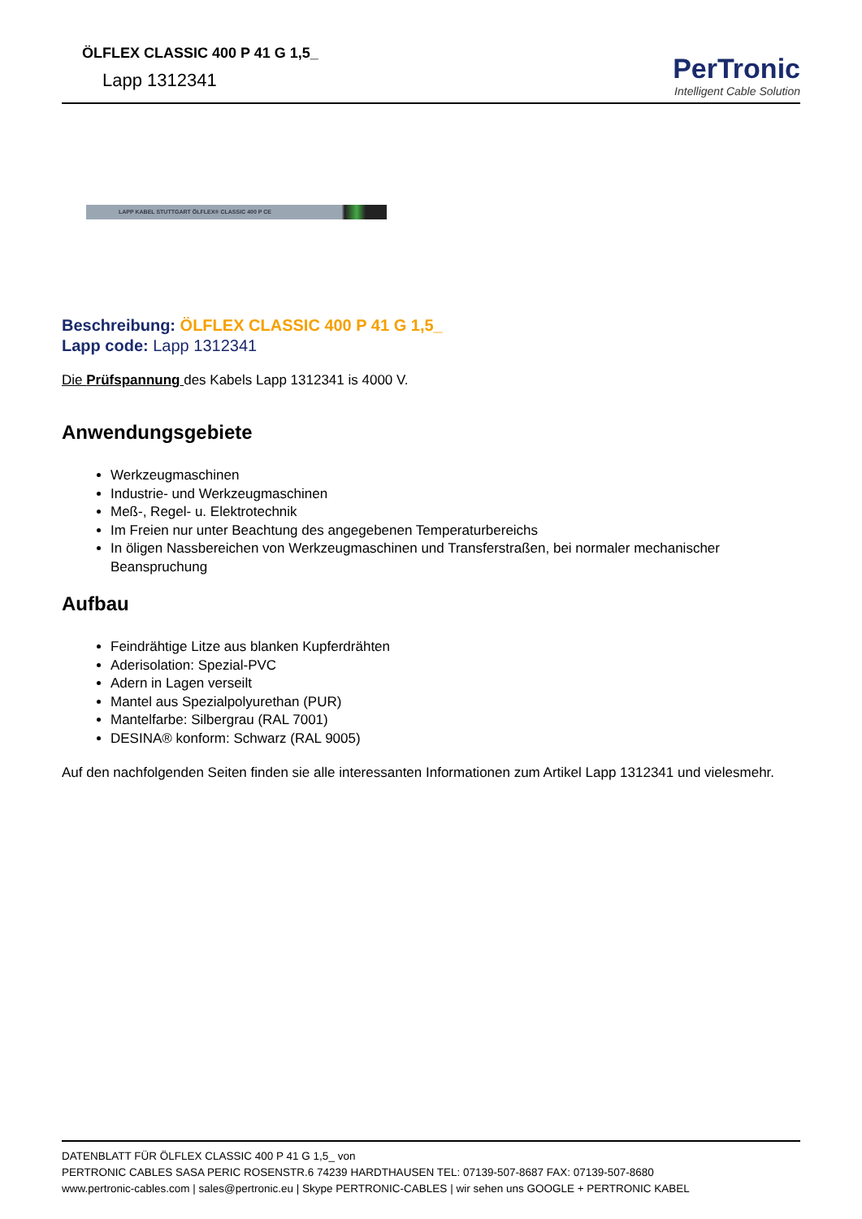ÖLFLEX CLASSIC 400 P 41 G 1,5_
Lapp 1312341
PerTronic
Intelligent Cable Solution
LAPP KABEL STUTTGART ÖLFLEX® CLASSIC 400 P CE
Beschreibung: ÖLFLEX CLASSIC 400 P 41 G 1,5_
Lapp code: Lapp 1312341
Die Prüfspannung des Kabels Lapp 1312341 is 4000 V.
Anwendungsgebiete
Werkzeugmaschinen
Industrie- und Werkzeugmaschinen
Meß-, Regel- u. Elektrotechnik
Im Freien nur unter Beachtung des angegebenen Temperaturbereichs
In öligen Nassbereichen von Werkzeugmaschinen und Transferstraßen, bei normaler mechanischer Beanspruchung
Aufbau
Feindrähtige Litze aus blanken Kupferdrähten
Aderisolation: Spezial-PVC
Adern in Lagen verseilt
Mantel aus Spezialpolyurethan (PUR)
Mantelfarbe: Silbergrau (RAL 7001)
DESINA® konform: Schwarz (RAL 9005)
Auf den nachfolgenden Seiten finden sie alle interessanten Informationen zum Artikel Lapp 1312341 und vielesmehr.
DATENBLATT FÜR ÖLFLEX CLASSIC 400 P 41 G 1,5_ von
PERTRONIC CABLES SASA PERIC ROSENSTR.6 74239 HARDTHAUSEN TEL: 07139-507-8687 FAX: 07139-507-8680
www.pertronic-cables.com | sales@pertronic.eu | Skype PERTRONIC-CABLES | wir sehen uns GOOGLE + PERTRONIC KABEL